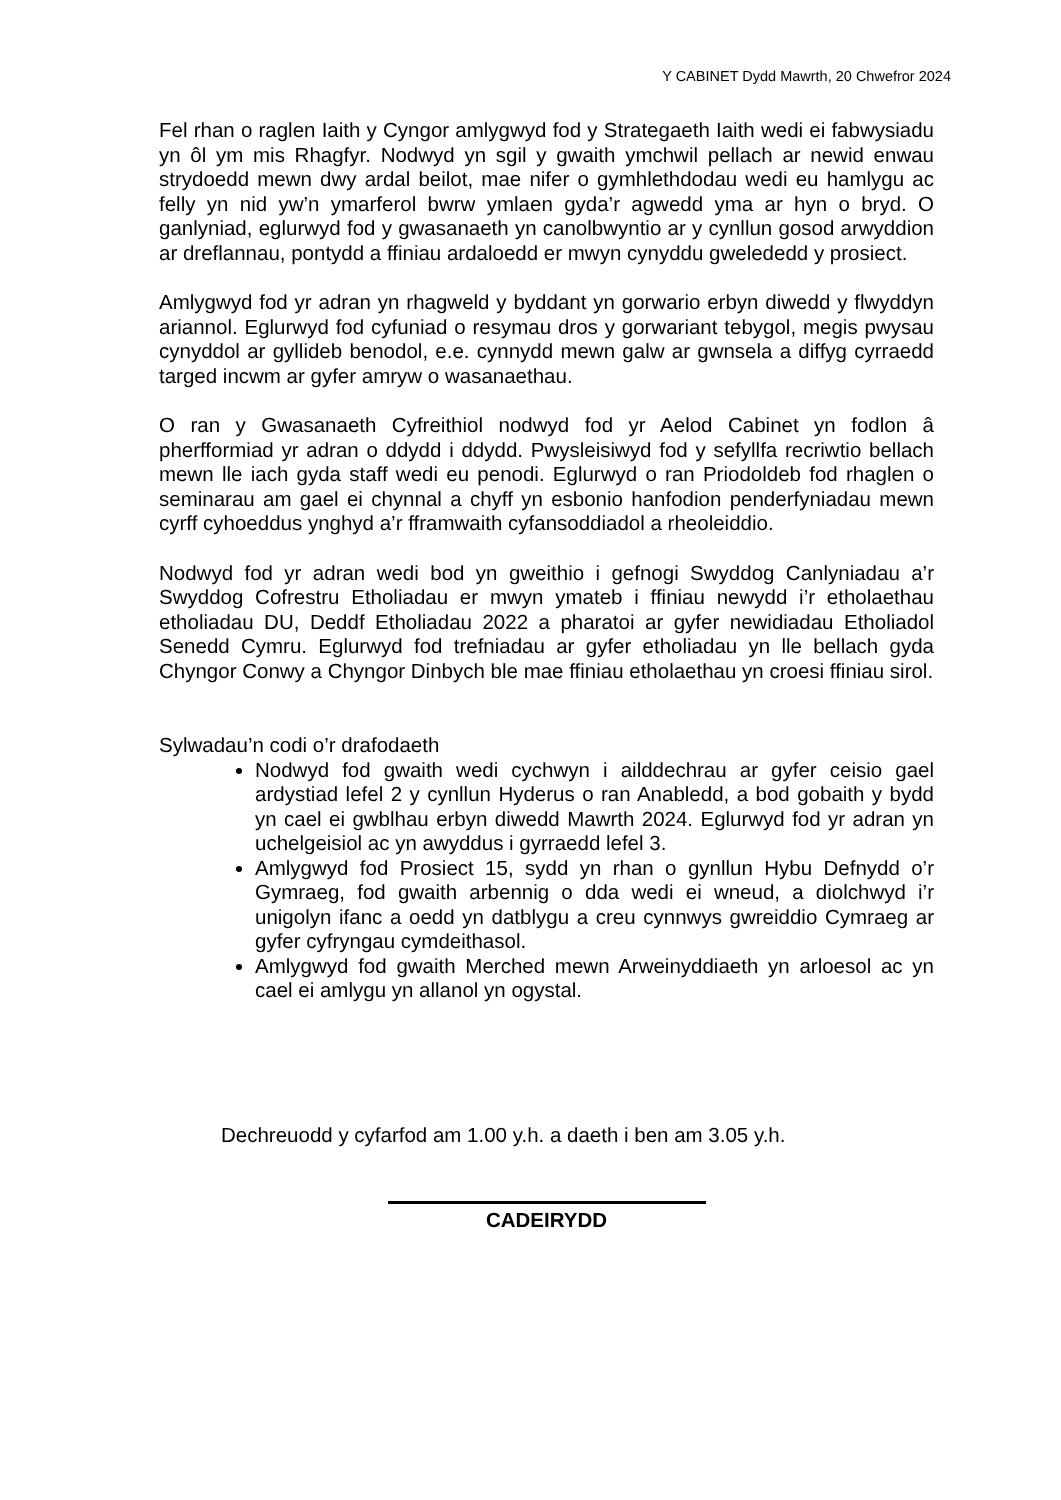Y CABINET Dydd Mawrth, 20 Chwefror 2024
Fel rhan o raglen Iaith y Cyngor amlygwyd fod y Strategaeth Iaith wedi ei fabwysiadu yn ôl ym mis Rhagfyr. Nodwyd yn sgil y gwaith ymchwil pellach ar newid enwau strydoedd mewn dwy ardal beilot, mae nifer o gymhlethdodau wedi eu hamlygu ac felly yn nid yw’n ymarferol bwrw ymlaen gyda’r agwedd yma ar hyn o bryd. O ganlyniad, eglurwyd fod y gwasanaeth yn canolbwyntio ar y cynllun gosod arwyddion ar dreflannau, pontydd a ffiniau ardaloedd er mwyn cynyddu gwelededd y prosiect.
Amlygwyd fod yr adran yn rhagweld y byddant yn gorwario erbyn diwedd y flwyddyn ariannol. Eglurwyd fod cyfuniad o resymau dros y gorwariant tebygol, megis pwysau cynyddol ar gyllideb benodol, e.e. cynnydd mewn galw ar gwnsela a diffyg cyrraedd targed incwm ar gyfer amryw o wasanaethau.
O ran y Gwasanaeth Cyfreithiol nodwyd fod yr Aelod Cabinet yn fodlon â pherfformiad yr adran o ddydd i ddydd. Pwysleisiwyd fod y sefyllfa recriwtio bellach mewn lle iach gyda staff wedi eu penodi. Eglurwyd o ran Priodoldeb fod rhaglen o seminarau am gael ei chynnal a chyff yn esbonio hanfodion penderfyniadau mewn cyrff cyhoeddus ynghyd a’r fframwaith cyfansoddiadol a rheoleiddio.
Nodwyd fod yr adran wedi bod yn gweithio i gefnogi Swyddog Canlyniadau a’r Swyddog Cofrestru Etholiadau er mwyn ymateb i ffiniau newydd i’r etholaethau etholiadau DU, Deddf Etholiadau 2022 a pharatoi ar gyfer newidiadau Etholiadol Senedd Cymru. Eglurwyd fod trefniadau ar gyfer etholiadau yn lle bellach gyda Chyngor Conwy a Chyngor Dinbych ble mae ffiniau etholaethau yn croesi ffiniau sirol.
Sylwadau’n codi o’r drafodaeth
Nodwyd fod gwaith wedi cychwyn i ailddechrau ar gyfer ceisio gael ardystiad lefel 2 y cynllun Hyderus o ran Anabledd, a bod gobaith y bydd yn cael ei gwblhau erbyn diwedd Mawrth 2024. Eglurwyd fod yr adran yn uchelgeisiol ac yn awyddus i gyrraedd lefel 3.
Amlygwyd fod Prosiect 15, sydd yn rhan o gynllun Hybu Defnydd o’r Gymraeg, fod gwaith arbennig o dda wedi ei wneud, a diolchwyd i’r unigolyn ifanc a oedd yn datblygu a creu cynnwys gwreiddio Cymraeg ar gyfer cyfryngau cymdeithasol.
Amlygwyd fod gwaith Merched mewn Arweinyddiaeth yn arloesol ac yn cael ei amlygu yn allanol yn ogystal.
Dechreuodd y cyfarfod am 1.00 y.h. a daeth i ben am 3.05 y.h.
CADEIRYDD